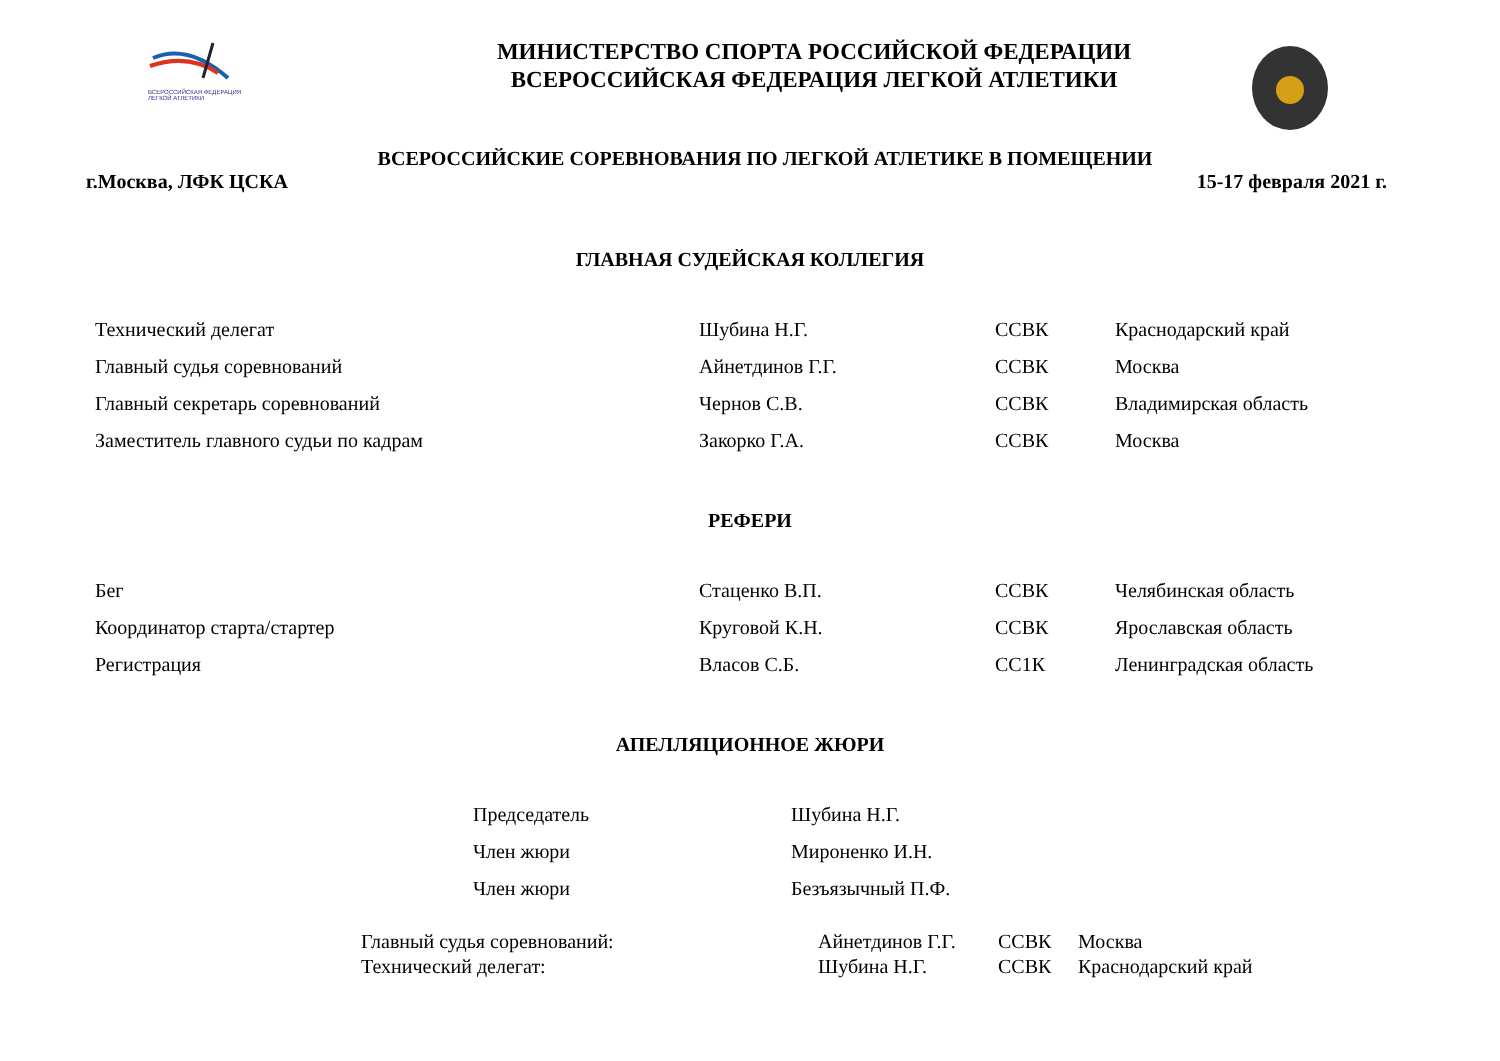ВСЕРОССИЙСКАЯ ФЕДЕРАЦИЯ
ЛЕГКОЙ АТЛЕТИКИ
МИНИСТЕРСТВО СПОРТА РОССИЙСКОЙ ФЕДЕРАЦИИ
ВСЕРОССИЙСКАЯ ФЕДЕРАЦИЯ ЛЕГКОЙ АТЛЕТИКИ
ВСЕРОССИЙСКИЕ СОРЕВНОВАНИЯ ПО ЛЕГКОЙ АТЛЕТИКЕ В ПОМЕЩЕНИИ
г.Москва, ЛФК ЦСКА 15-17 февраля 2021 г.
ГЛАВНАЯ СУДЕЙСКАЯ КОЛЛЕГИЯ
| Технический делегат | Шубина Н.Г. | ССВК | Краснодарский край |
| Главный судья соревнований | Айнетдинов Г.Г. | ССВК | Москва |
| Главный секретарь соревнований | Чернов С.В. | ССВК | Владимирская область |
| Заместитель главного судьи по кадрам | Закорко Г.А. | ССВК | Москва |
РЕФЕРИ
| Бег | Стаценко В.П. | ССВК | Челябинская область |
| Координатор старта/стартер | Круговой К.Н. | ССВК | Ярославская область |
| Регистрация | Власов С.Б. | СС1К | Ленинградская область |
АПЕЛЛЯЦИОННОЕ ЖЮРИ
| Председатель | Шубина Н.Г. |
| Член жюри | Мироненко И.Н. |
| Член жюри | Безъязычный П.Ф. |
| Главный судья соревнований: | Айнетдинов Г.Г. | ССВК | Москва |
| Технический делегат: | Шубина Н.Г. | ССВК | Краснодарский край |